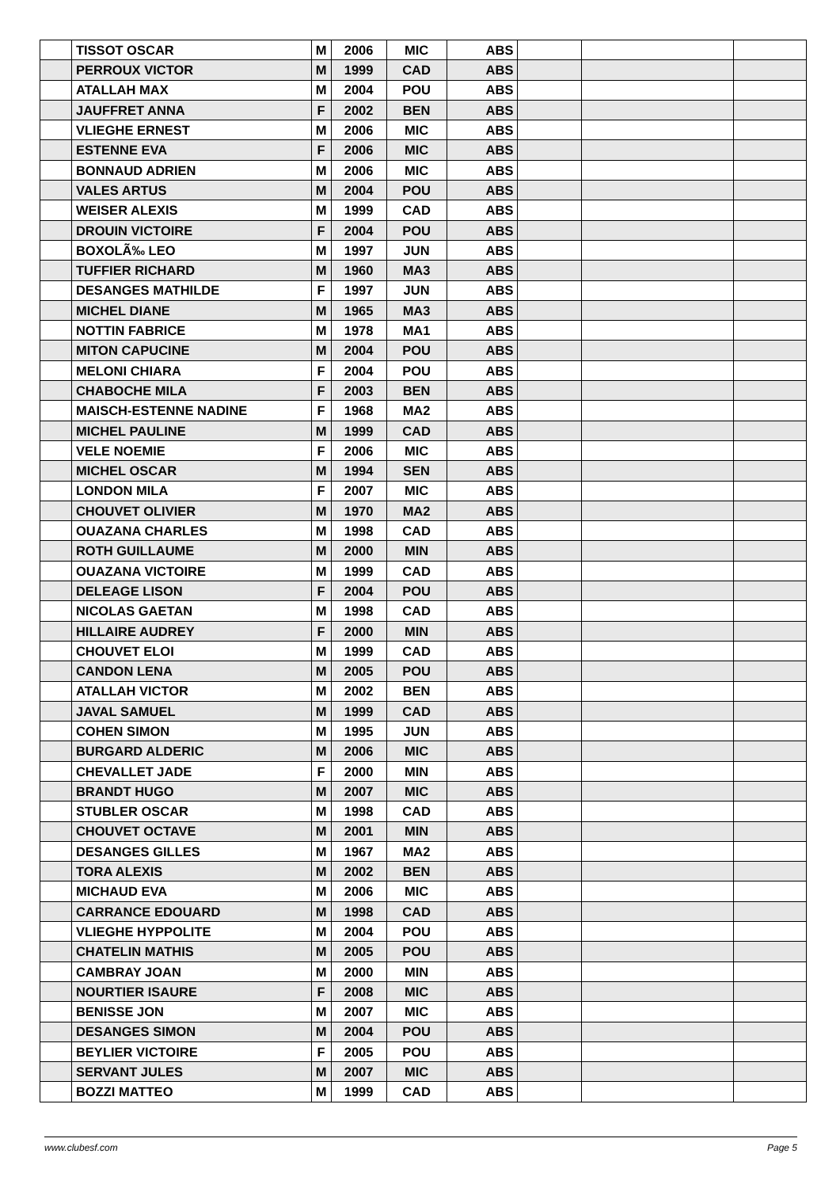| | TISSOT OSCAR | M | 2006 | MIC | ABS | | | |
| | PERROUX VICTOR | M | 1999 | CAD | ABS | | | |
| | ATALLAH MAX | M | 2004 | POU | ABS | | | |
| | JAUFFRET ANNA | F | 2002 | BEN | ABS | | | |
| | VLIEGHE ERNEST | M | 2006 | MIC | ABS | | | |
| | ESTENNE EVA | F | 2006 | MIC | ABS | | | |
| | BONNAUD ADRIEN | M | 2006 | MIC | ABS | | | |
| | VALES ARTUS | M | 2004 | POU | ABS | | | |
| | WEISER ALEXIS | M | 1999 | CAD | ABS | | | |
| | DROUIN VICTOIRE | F | 2004 | POU | ABS | | | |
| | BOXOLÃ‰ LEO | M | 1997 | JUN | ABS | | | |
| | TUFFIER RICHARD | M | 1960 | MA3 | ABS | | | |
| | DESANGES MATHILDE | F | 1997 | JUN | ABS | | | |
| | MICHEL DIANE | M | 1965 | MA3 | ABS | | | |
| | NOTTIN FABRICE | M | 1978 | MA1 | ABS | | | |
| | MITON CAPUCINE | M | 2004 | POU | ABS | | | |
| | MELONI CHIARA | F | 2004 | POU | ABS | | | |
| | CHABOCHE MILA | F | 2003 | BEN | ABS | | | |
| | MAISCH-ESTENNE NADINE | F | 1968 | MA2 | ABS | | | |
| | MICHEL PAULINE | M | 1999 | CAD | ABS | | | |
| | VELE NOEMIE | F | 2006 | MIC | ABS | | | |
| | MICHEL OSCAR | M | 1994 | SEN | ABS | | | |
| | LONDON MILA | F | 2007 | MIC | ABS | | | |
| | CHOUVET OLIVIER | M | 1970 | MA2 | ABS | | | |
| | OUAZANA CHARLES | M | 1998 | CAD | ABS | | | |
| | ROTH GUILLAUME | M | 2000 | MIN | ABS | | | |
| | OUAZANA VICTOIRE | M | 1999 | CAD | ABS | | | |
| | DELEAGE LISON | F | 2004 | POU | ABS | | | |
| | NICOLAS GAETAN | M | 1998 | CAD | ABS | | | |
| | HILLAIRE AUDREY | F | 2000 | MIN | ABS | | | |
| | CHOUVET ELOI | M | 1999 | CAD | ABS | | | |
| | CANDON LENA | M | 2005 | POU | ABS | | | |
| | ATALLAH VICTOR | M | 2002 | BEN | ABS | | | |
| | JAVAL SAMUEL | M | 1999 | CAD | ABS | | | |
| | COHEN SIMON | M | 1995 | JUN | ABS | | | |
| | BURGARD ALDERIC | M | 2006 | MIC | ABS | | | |
| | CHEVALLET JADE | F | 2000 | MIN | ABS | | | |
| | BRANDT HUGO | M | 2007 | MIC | ABS | | | |
| | STUBLER OSCAR | M | 1998 | CAD | ABS | | | |
| | CHOUVET OCTAVE | M | 2001 | MIN | ABS | | | |
| | DESANGES GILLES | M | 1967 | MA2 | ABS | | | |
| | TORA ALEXIS | M | 2002 | BEN | ABS | | | |
| | MICHAUD EVA | M | 2006 | MIC | ABS | | | |
| | CARRANCE EDOUARD | M | 1998 | CAD | ABS | | | |
| | VLIEGHE HYPPOLITE | M | 2004 | POU | ABS | | | |
| | CHATELIN MATHIS | M | 2005 | POU | ABS | | | |
| | CAMBRAY JOAN | M | 2000 | MIN | ABS | | | |
| | NOURTIER ISAURE | F | 2008 | MIC | ABS | | | |
| | BENISSE JON | M | 2007 | MIC | ABS | | | |
| | DESANGES SIMON | M | 2004 | POU | ABS | | | |
| | BEYLIER VICTOIRE | F | 2005 | POU | ABS | | | |
| | SERVANT JULES | M | 2007 | MIC | ABS | | | |
| | BOZZI MATTEO | M | 1999 | CAD | ABS | | | |
www.clubesf.com Page 5